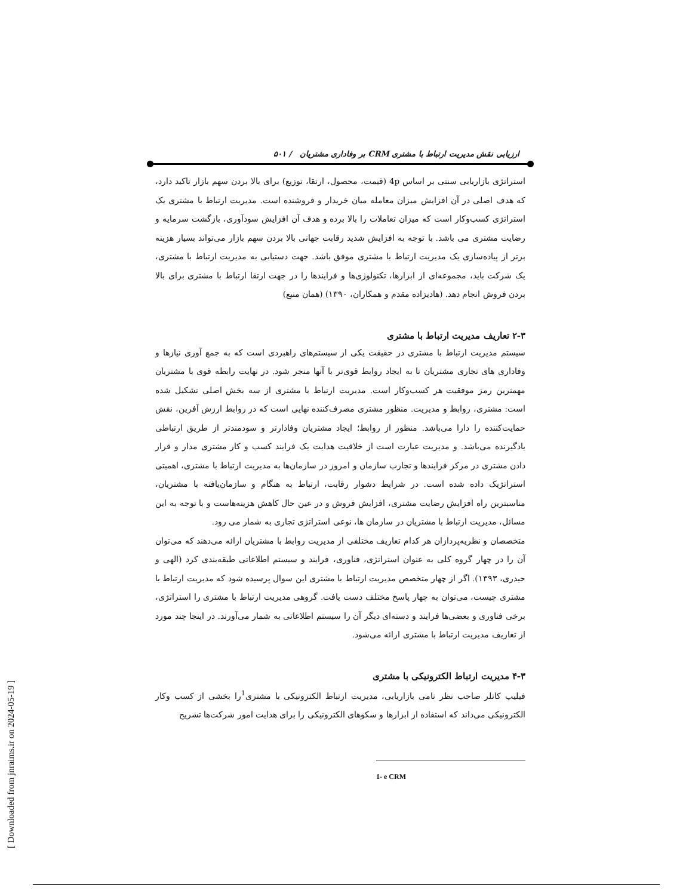[ Downloaded from jnraims.ir on 2024-05-19 ]
ارزیابی نقش مدیریت ارتباط با مشتری CRM بر وفاداری مشتریان / ۵۰۱
استراتژی بازاریابی سنتی بر اساس 4p (قیمت، محصول، ارتقا، توزیع) برای بالا بردن سهم بازار تاکید دارد، که هدف اصلی در آن افزایش میزان معامله میان خریدار و فروشنده است. مدیریت ارتباط با مشتری یک استراتژی کسب‌وکار است که میزان تعاملات را بالا برده و هدف آن افزایش سودآوری، بازگشت سرمایه و رضایت مشتری می باشد. با توجه به افزایش شدید رقابت جهانی بالا بردن سهم بازار می‌تواند بسیار هزینه برتر از پیاده‌سازی یک مدیریت ارتباط با مشتری موفق باشد. جهت دستیابی به مدیریت ارتباط با مشتری، یک شرکت باید، مجموعه‌ای از ابزارها، تکنولوژی‌ها و فرایندها را در جهت ارتقا ارتباط با مشتری برای بالا بردن فروش انجام دهد. (هادیزاده مقدم و همکاران، ۱۳۹۰) (همان منبع)
۲-۳ تعاریف مدیریت ارتباط با مشتری
سیستم مدیریت ارتباط با مشتری در حقیقت یکی از سیستم‌های راهبردی است که به جمع آوری نیازها و وفاداری های تجاری مشتریان تا به ایجاد روابط قوی‌تر با آنها منجر شود. در نهایت رابطه قوی با مشتریان مهمترین رمز موفقیت هر کسب‌وکار است. مدیریت ارتباط با مشتری از سه بخش اصلی تشکیل شده است: مشتری، روابط و مدیریت. منظور مشتری مصرف‌کننده نهایی است که در روابط ارزش آفرین، نقش حمایت‌کننده را دارا می‌باشد. منظور از روابط؛ ایجاد مشتریان وفادارتر و سودمندتر از طریق ارتباطی یادگیرنده می‌باشد. و مدیریت عبارت است از خلاقیت هدایت یک فرایند کسب و کار مشتری مدار و قرار دادن مشتری در مرکز فرایندها و تجارب سازمان و امروز در سازمان‌ها به مدیریت ارتباط با مشتری، اهمیتی استراتژیک داده شده است. در شرایط دشوار رقابت، ارتباط به هنگام و سازمان‌یافته با مشتریان، مناسبترین راه افزایش رضایت مشتری، افزایش فروش و در عین حال کاهش هزینه‌هاست و با توجه به این مسائل، مدیریت ارتباط با مشتریان در سازمان ها، نوعی استراتژی تجاری به شمار می رود.
متخصصان و نظریه‌پردازان هر کدام تعاریف مختلفی از مدیریت روابط با مشتریان ارائه می‌دهند که می‌توان آن را در چهار گروه کلی به عنوان استراتژی، فناوری، فرایند و سیستم اطلاعاتی طبقه‌بندی کرد (الهی و حیدری، ۱۳۹۳). اگر از چهار متخصص مدیریت ارتباط با مشتری این سوال پرسیده شود که مدیریت ارتباط با مشتری چیست، می‌توان به چهار پاسخ مختلف دست یافت. گروهی مدیریت ارتباط با مشتری را استراتژی، برخی فناوری و بعضی‌ها فرایند و دسته‌ای دیگر آن را سیستم اطلاعاتی به شمار می‌آورند. در اینجا چند مورد از تعاریف مدیریت ارتباط با مشتری ارائه می‌شود.
۴-۳ مدیریت ارتباط الکترونیکی با مشتری
فیلیپ کاتلر صاحب نظر نامی بازاریابی، مدیریت ارتباط الکترونیکی با مشتری<sup>1</sup>را بخشی از کسب وکار الکترونیکی می‌داند که استفاده از ابزارها و سکوهای الکترونیکی را برای هدایت امور شرکت‌ها تشریح
1- e CRM